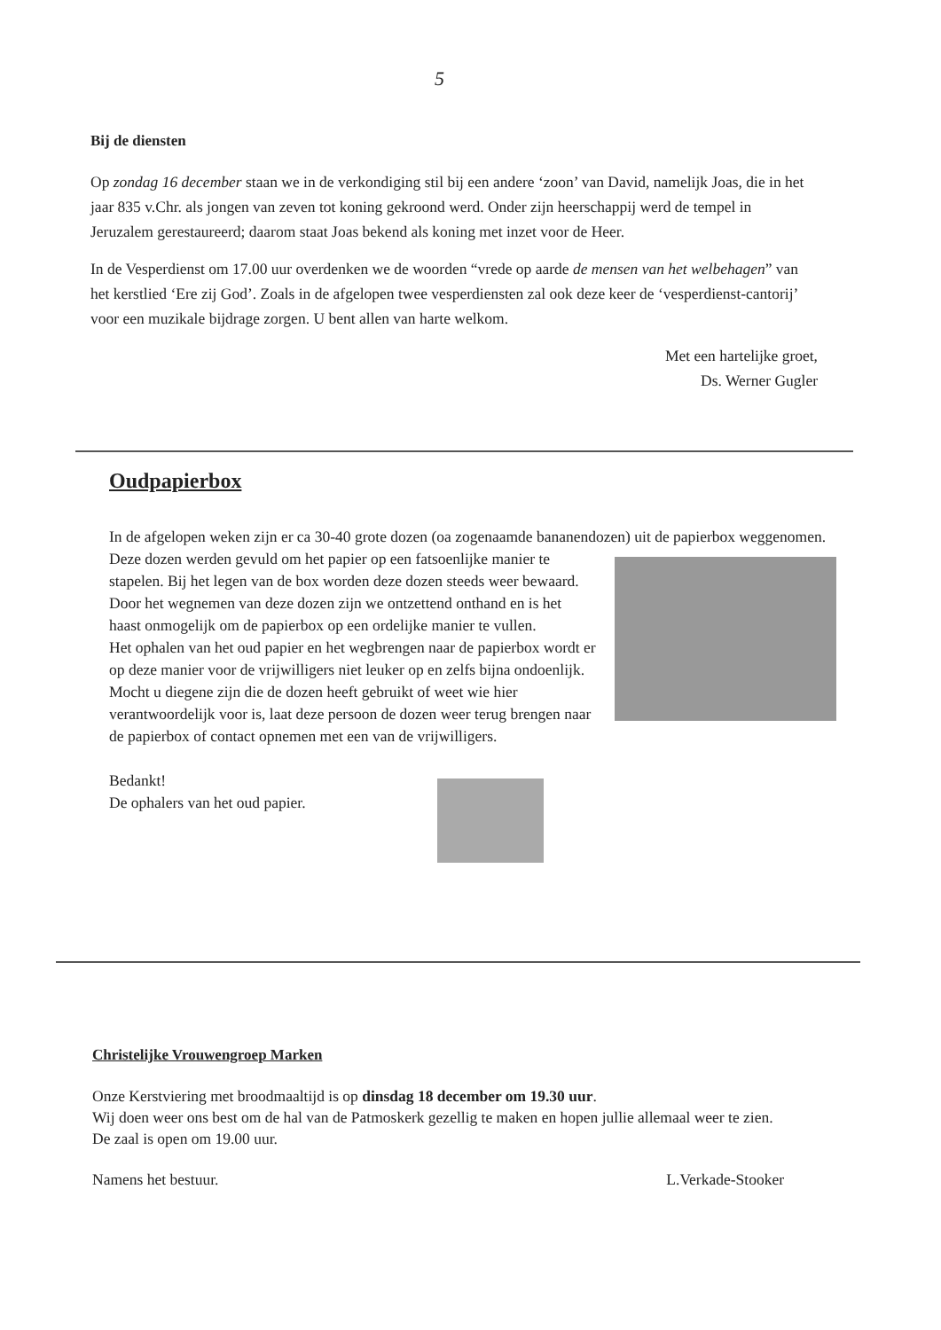5
Bij de diensten
Op zondag 16 december staan we in de verkondiging stil bij een andere ‘zoon’ van David, namelijk Joas, die in het jaar 835 v.Chr. als jongen van zeven tot koning gekroond werd. Onder zijn heerschappij werd de tempel in Jeruzalem gerestaureerd; daarom staat Joas bekend als koning met inzet voor de Heer.
In de Vesperdienst om 17.00 uur overdenken we de woorden “vrede op aarde de mensen van het welbehagen” van het kerstlied ‘Ere zij God’. Zoals in de afgelopen twee vesperdiensten zal ook deze keer de ‘vesperdienst-cantorij’ voor een muzikale bijdrage zorgen. U bent allen van harte welkom.
Met een hartelijke groet,
Ds. Werner Gugler
Oudpapierbox
In de afgelopen weken zijn er ca 30-40 grote dozen (oa zogenaamde bananendozen) uit de papierbox weggenomen. Deze dozen werden gevuld om het papier op een fatsoenlijke manier
te stapelen. Bij het legen van de box worden deze dozen steeds weer bewaard.
Door het wegnemen van deze dozen zijn we ontzettend onthand en is het haast onmogelijk om de papierbox op een ordelijke manier te vullen.
Het ophalen van het oud papier en het wegbrengen naar de papierbox wordt er op deze manier voor de vrijwilligers niet leuker op en zelfs bijna ondoenlijk.
Mocht u diegene zijn die de dozen heeft gebruikt of weet wie hier verantwoordelijk voor is, laat deze persoon de dozen weer terug brengen naar de papierbox of contact opnemen met een van de vrijwilligers.
Bedankt!
De ophalers van het oud papier.
Christelijke Vrouwengroep Marken
Onze Kerstviering met broodmaaltijd is op dinsdag 18 december om 19.30 uur.
Wij doen weer ons best om de hal van de Patmoskerk gezellig te maken en hopen jullie allemaal weer te zien. De zaal is open om 19.00 uur.
Namens het bestuur. L.Verkade-Stooker